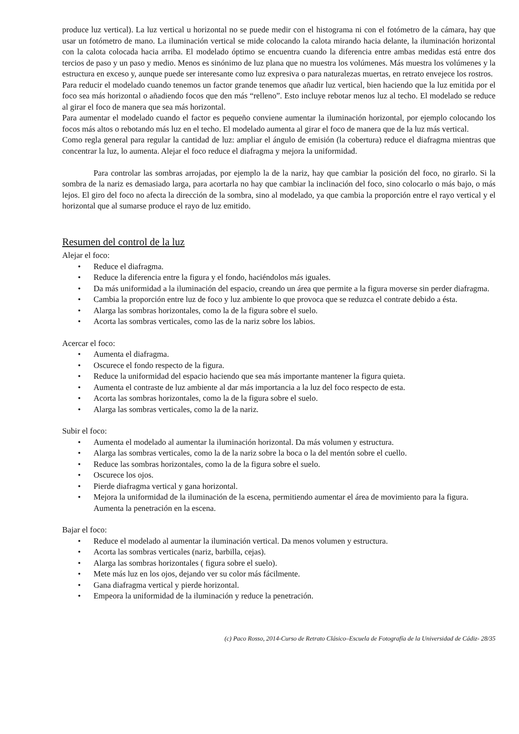produce luz vertical). La luz vertical u horizontal no se puede medir con el histograma ni con el fotómetro de la cámara, hay que usar un fotómetro de mano. La iluminación vertical se mide colocando la calota mirando hacia delante, la iluminación horizontal con la calota colocada hacia arriba. El modelado óptimo se encuentra cuando la diferencia entre ambas medidas está entre dos tercios de paso y un paso y medio. Menos es sinónimo de luz plana que no muestra los volúmenes. Más muestra los volúmenes y la estructura en exceso y, aunque puede ser interesante como luz expresiva o para naturalezas muertas, en retrato envejece los rostros.
Para reducir el modelado cuando tenemos un factor grande tenemos que añadir luz vertical, bien haciendo que la luz emitida por el foco sea más horizontal o añadiendo focos que den más “relleno”. Esto incluye rebotar menos luz al techo. El modelado se reduce al girar el foco de manera que sea más horizontal.
Para aumentar el modelado cuando el factor es pequeño conviene aumentar la iluminación horizontal, por ejemplo colocando los focos más altos o rebotando más luz en el techo. El modelado aumenta al girar el foco de manera que de la luz más vertical.
Como regla general para regular la cantidad de luz: ampliar el ángulo de emisión (la cobertura) reduce el diafragma mientras que concentrar la luz, lo aumenta. Alejar el foco reduce el diafragma y mejora la uniformidad.
Para controlar las sombras arrojadas, por ejemplo la de la nariz, hay que cambiar la posición del foco, no girarlo. Si la sombra de la nariz es demasiado larga, para acortarla no hay que cambiar la inclinación del foco, sino colocarlo o más bajo, o más lejos. El giro del foco no afecta la dirección de la sombra, sino al modelado, ya que cambia la proporción entre el rayo vertical y el horizontal que al sumarse produce el rayo de luz emitido.
Resumen del control de la luz
Alejar el foco:
• Reduce el diafragma.
• Reduce la diferencia entre la figura y el fondo, haciéndolos más iguales.
• Da más uniformidad a la iluminación del espacio, creando un área que permite a la figura moverse sin perder diafragma.
• Cambia la proporción entre luz de foco y luz ambiente lo que provoca que se reduzca el contrate debido a ésta.
• Alarga las sombras horizontales, como la de la figura sobre el suelo.
• Acorta las sombras verticales, como las de la nariz sobre los labios.
Acercar el foco:
• Aumenta el diafragma.
• Oscurece el fondo respecto de la figura.
• Reduce la uniformidad del espacio haciendo que sea más importante mantener la figura quieta.
• Aumenta el contraste de luz ambiente al dar más importancia a la luz del foco respecto de esta.
• Acorta las sombras horizontales, como la de la figura sobre el suelo.
• Alarga las sombras verticales, como la de la nariz.
Subir el foco:
• Aumenta el modelado al aumentar la iluminación horizontal. Da más volumen y estructura.
• Alarga las sombras verticales, como la de la nariz sobre la boca o la del mentón sobre el cuello.
• Reduce las sombras horizontales, como la de la figura sobre el suelo.
• Oscurece los ojos.
• Pierde diafragma vertical y gana horizontal.
• Mejora la uniformidad de la iluminación de la escena, permitiendo aumentar el área de movimiento para la figura. Aumenta la penetración en la escena.
Bajar el foco:
• Reduce el modelado al aumentar la iluminación vertical. Da menos volumen y estructura.
• Acorta las sombras verticales (nariz, barbilla, cejas).
• Alarga las sombras horizontales ( figura sobre el suelo).
• Mete más luz en los ojos, dejando ver su color más fácilmente.
• Gana diafragma vertical y pierde horizontal.
• Empeora la uniformidad de la iluminación y reduce la penetración.
(c) Paco Rosso, 2014-Curso de Retrato Clásico–Escuela de Fotografía de la Universidad de Cádiz- 28/35